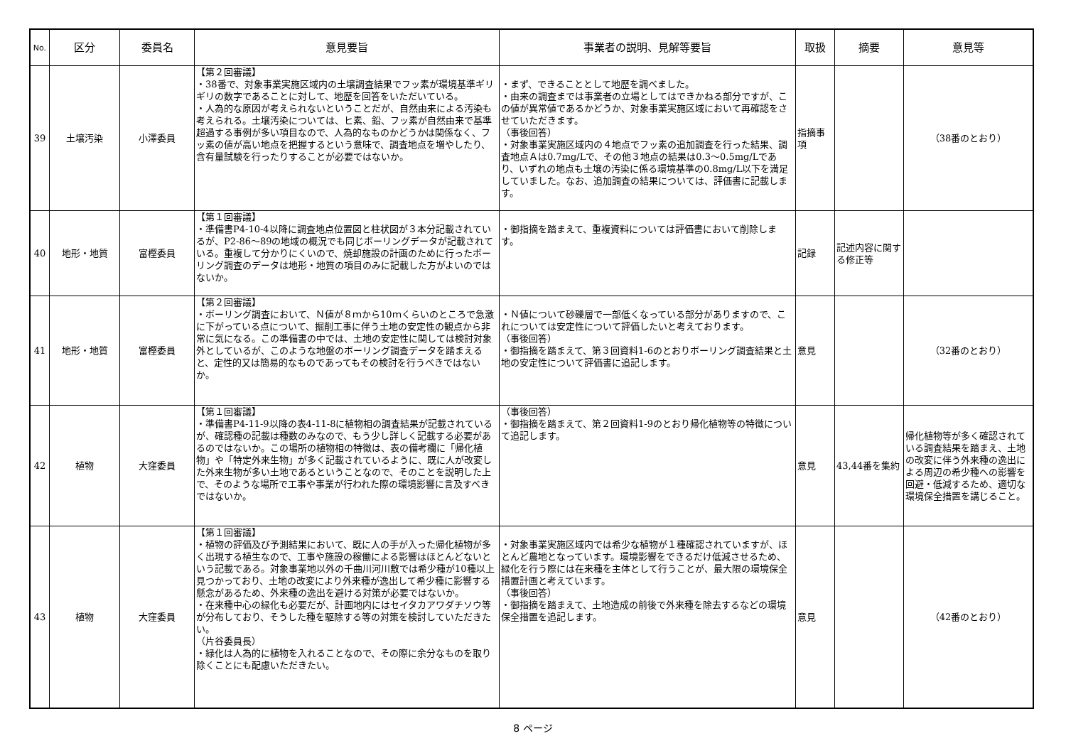| No. | 区分 | 委員名 | 意見要旨 | 事業者の説明、見解等要旨 | 取扱 | 摘要 | 意見等 |
| --- | --- | --- | --- | --- | --- | --- | --- |
| 39 | 土壌汚染 | 小澤委員 | 【第２回審議】 ・38番で、対象事業実施区域内の土壌調査結果でフッ素が環境基準ギリギリの数字であることに対して、地歴を回答をいただいている。 ・人為的な原因が考えられないということだが、自然由来による汚染も考えられる。土壌汚染については、ヒ素、鉛、フッ素が自然由来で基準超過する事例が多い項目なので、人為的なものかどうかは関係なく、フッ素の値が高い地点を把握するという意味で、調査地点を増やしたり、含有量試験を行ったりすることが必要ではないか。 | ・まず、できることとして地歴を調べました。 ・由来の調査までは事業者の立場としてはできかねる部分ですが、この値が異常値であるかどうか、対象事業実施区域において再確認をさせていただきます。 （事後回答） ・対象事業実施区域内の４地点でフッ素の追加調査を行った結果、調査地点Ａは0.7mg/Lで、その他３地点の結果は0.3～0.5mg/Lであり、いずれの地点も土壌の汚染に係る環境基準の0.8mg/L以下を満足していました。なお、追加調査の結果については、評価書に記載します。 | 指摘事項 | | （38番のとおり） |
| 40 | 地形・地質 | 富樫委員 | 【第１回審議】 ・準備書P4-10-4以降に調査地点位置図と柱状図が３本分記載されているが、P2-86～89の地域の概況でも同じボーリングデータが記載されている。重複して分かりにくいので、焼却施設の計画のために行ったボーリング調査のデータは地形・地質の項目のみに記載した方がよいのではないか。 | ・御指摘を踏まえて、重複資料については評価書において削除します。 | 記録 | 記述内容に関する修正等 | |
| 41 | 地形・地質 | 富樫委員 | 【第２回審議】 ・ボーリング調査において、Ｎ値が８ｍから10ｍくらいのところで急激に下がっている点について、掘削工事に伴う土地の安定性の観点から非常に気になる。この準備書の中では、土地の安定性に関しては検討対象外としているが、このような地盤のボーリング調査データを踏まえると、定性的又は簡易的なものであってもその検討を行うべきではないか。 | ・Ｎ値について砂礫層で一部低くなっている部分がありますので、これについては安定性について評価したいと考えております。 （事後回答） ・御指摘を踏まえて、第３回資料1-6のとおりボーリング調査結果と土地の安定性について評価書に追記します。 | 意見 | | （32番のとおり） |
| 42 | 植物 | 大窪委員 | 【第１回審議】 ・準備書P4-11-9以降の表4-11-8に植物相の調査結果が記載されているが、確認種の記載は種数のみなので、もう少し詳しく記載する必要があるのではないか。この場所の植物相の特徴は、表の備考欄に「帰化植物」や「特定外来生物」が多く記載されているように、既に人が改変した外来生物が多い土地であるということなので、そのことを説明した上で、そのような場所で工事や事業が行われた際の環境影響に言及すべきではないか。 | （事後回答） ・御指摘を踏まえて、第２回資料1-9のとおり帰化植物等の特徴について追記します。 | 意見 | 43,44番を集約 | 帰化植物等が多く確認されている調査結果を踏まえ、土地の改変に伴う外来種の逸出による周辺の希少種への影響を回避・低減するため、適切な環境保全措置を講じること。 |
| 43 | 植物 | 大窪委員 | 【第１回審議】 ・植物の評価及び予測結果において、既に人の手が入った帰化植物が多く出現する植生なので、工事や施設の稼働による影響はほとんどないという記載である。対象事業地以外の千曲川河川敷では希少種が10種以上見つかっており、土地の改変により外来種が逸出して希少種に影響する懸念があるため、外来種の逸出を避ける対策が必要ではないか。 ・在来種中心の緑化も必要だが、計画地内にはセイタカアワダチソウ等が分布しており、そうした種を駆除する等の対策を検討していただきたい。 （片谷委員長） ・緑化は人為的に植物を入れることなので、その際に余分なものを取り除くことにも配慮いただきたい。 | ・対象事業実施区域内では希少な植物が１種確認されていますが、ほとんど農地となっています。環境影響をできるだけ低減させるため、緑化を行う際には在来種を主体として行うことが、最大限の環境保全措置計画と考えています。 （事後回答） ・御指摘を踏まえて、土地造成の前後で外来種を除去するなどの環境保全措置を追記します。 | 意見 | | （42番のとおり） |
8 ページ